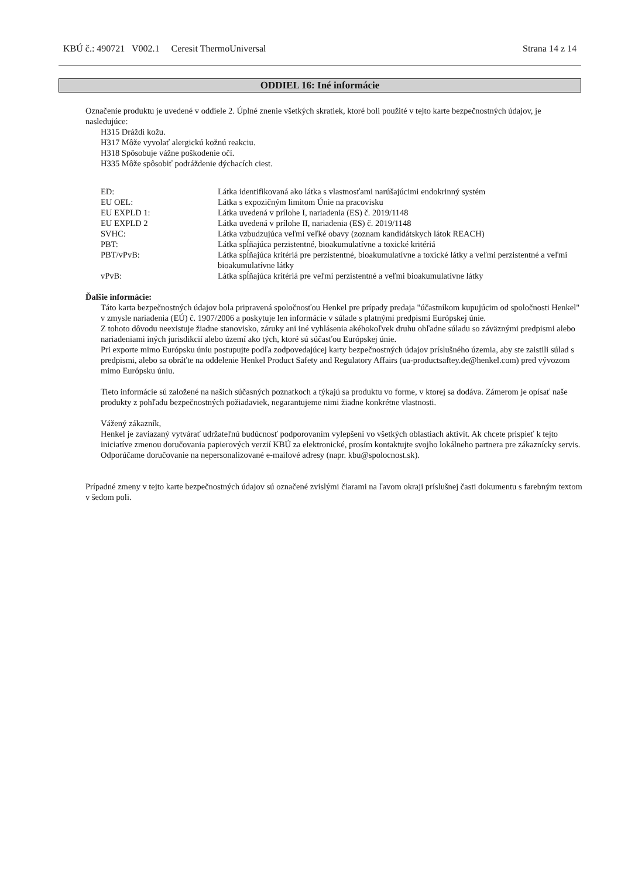KBÚ č.: 490721 V002.1 Ceresit ThermoUniversal Strana 14 z 14
ODDIEL 16: Iné informácie
Označenie produktu je uvedené v oddiele 2. Úplné znenie všetkých skratiek, ktoré boli použité v tejto karte bezpečnostných údajov, je nasledujúce:
H315 Dráždi kožu.
H317 Môže vyvolať alergickú kožnú reakciu.
H318 Spôsobuje vážne poškodenie očí.
H335 Môže spôsobiť podráždenie dýchacích ciest.
| ED: | Látka identifikovaná ako látka s vlastnosťami narúšajúcimi endokrinný systém |
| EU OEL: | Látka s expozičným limitom Únie na pracovisku |
| EU EXPLD 1: | Látka uvedená v prílohe I, nariadenia (ES) č. 2019/1148 |
| EU EXPLD 2 | Látka uvedená v prílohe II, nariadenia (ES) č. 2019/1148 |
| SVHC: | Látka vzbudzujúca veľmi veľké obavy (zoznam kandidátskych látok REACH) |
| PBT: | Látka spĺňajúca perzistentné, bioakumulatívne a toxické kritériá |
| PBT/vPvB: | Látka spĺňajúca kritériá pre perzistentné, bioakumulatívne a toxické látky a veľmi perzistentné a veľmi bioakumulatívne látky |
| vPvB: | Látka spĺňajúca kritériá pre veľmi perzistentné a veľmi bioakumulatívne látky |
Ďalšie informácie:
Táto karta bezpečnostných údajov bola pripravená spoločnosťou Henkel pre prípady predaja "účastníkom kupujúcim od spoločnosti Henkel" v zmysle nariadenia (EÚ) č. 1907/2006 a poskytuje len informácie v súlade s platnými predpismi Európskej únie.
Z tohoto dôvodu neexistuje žiadne stanovisko, záruky ani iné vyhlásenia akéhokoľvek druhu ohľadne súladu so záväznými predpismi alebo nariadeniami iných jurisdikcií alebo území ako tých, ktoré sú súčasťou Európskej únie.
Pri exporte mimo Európsku úniu postupujte podľa zodpovedajúcej karty bezpečnostných údajov príslušného územia, aby ste zaistili súlad s predpismi, alebo sa obráťte na oddelenie Henkel Product Safety and Regulatory Affairs (ua-productsaftey.de@henkel.com) pred vývozom mimo Európsku úniu.
Tieto informácie sú založené na našich súčasných poznatkoch a týkajú sa produktu vo forme, v ktorej sa dodáva. Zámerom je opísať naše produkty z pohľadu bezpečnostných požiadaviek, negarantujeme nimi žiadne konkrétne vlastnosti.
Vážený zákazník,
Henkel je zaviazaný vytvárať udržateľnú budúcnosť podporovaním vylepšení vo všetkých oblastiach aktivít. Ak chcete prispieť k tejto iniciatíve zmenou doručovania papierových verzií KBÚ za elektronické, prosím kontaktujte svojho lokálneho partnera pre zákaznícky servis. Odporúčame doručovanie na nepersonalizované e-mailové adresy (napr. kbu@spolocnost.sk).
Prípadné zmeny v tejto karte bezpečnostných údajov sú označené zvislými čiarami na ľavom okraji príslušnej časti dokumentu s farebným textom v šedom poli.